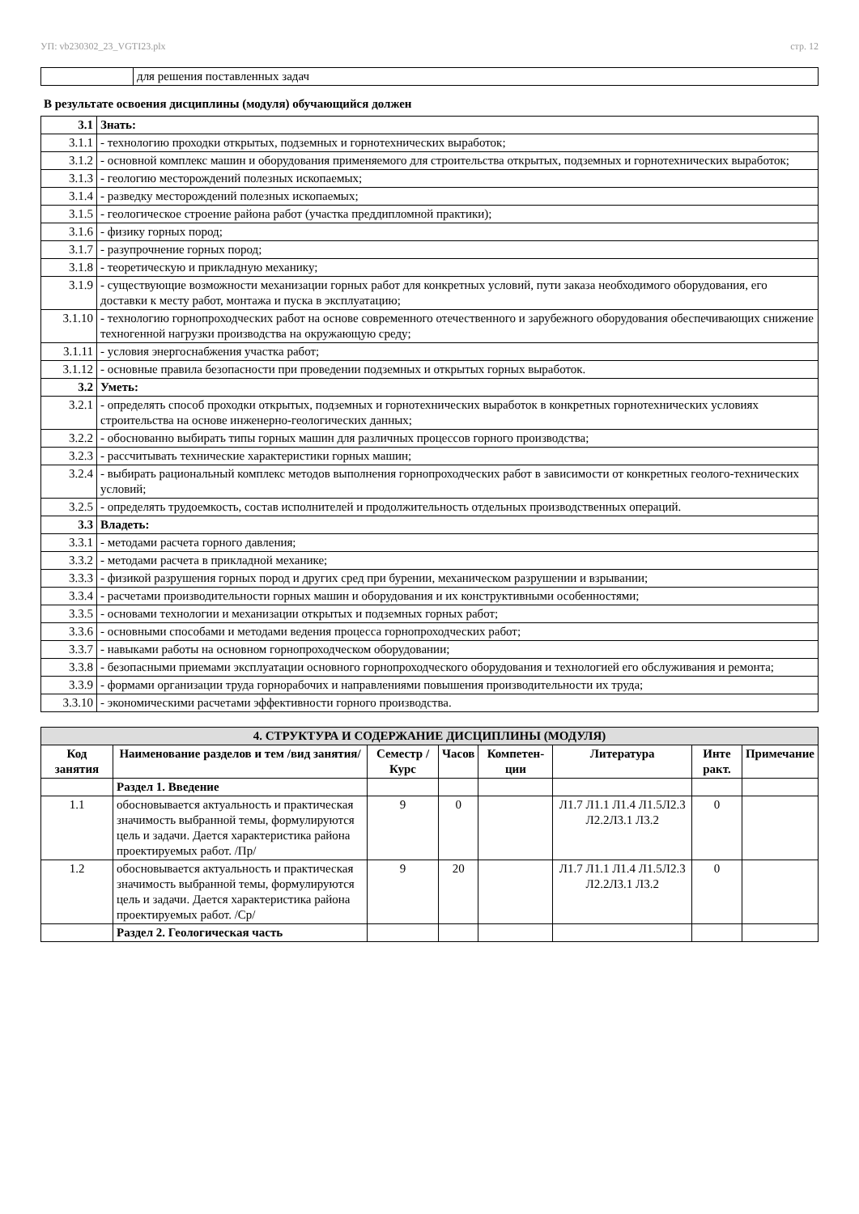УП: vb230302_23_VGTI23.plx стр. 12
| | для решения поставленных задач |
В результате освоения дисциплины (модуля) обучающийся должен
| 3.1 | Знать: |
| 3.1.1 | - технологию проходки открытых, подземных и горнотехнических выработок; |
| 3.1.2 | - основной комплекс машин и оборудования применяемого для строительства открытых, подземных и горнотехнических выработок; |
| 3.1.3 | - геологию месторождений полезных ископаемых; |
| 3.1.4 | - разведку месторождений полезных ископаемых; |
| 3.1.5 | - геологическое строение района работ (участка преддипломной практики); |
| 3.1.6 | - физику горных пород; |
| 3.1.7 | - разупрочнение горных пород; |
| 3.1.8 | - теоретическую и прикладную механику; |
| 3.1.9 | - существующие возможности механизации горных работ для конкретных условий, пути заказа необходимого оборудования, его доставки к месту работ, монтажа и пуска в эксплуатацию; |
| 3.1.10 | - технологию горнопроходческих работ на основе современного отечественного и зарубежного оборудования обеспечивающих снижение техногенной нагрузки производства на окружающую среду; |
| 3.1.11 | - условия энергоснабжения участка работ; |
| 3.1.12 | - основные правила безопасности при проведении подземных и открытых горных выработок. |
| 3.2 | Уметь: |
| 3.2.1 | - определять способ проходки открытых, подземных и горнотехнических выработок в конкретных горнотехнических условиях строительства на основе инженерно-геологических данных; |
| 3.2.2 | - обоснованно выбирать типы горных машин для различных процессов горного производства; |
| 3.2.3 | - рассчитывать технические характеристики горных машин; |
| 3.2.4 | - выбирать рациональный комплекс методов выполнения горнопроходческих работ в зависимости от конкретных геолого-технических условий; |
| 3.2.5 | - определять трудоемкость, состав исполнителей и продолжительность отдельных производственных операций. |
| 3.3 | Владеть: |
| 3.3.1 | - методами расчета горного давления; |
| 3.3.2 | - методами расчета в прикладной механике; |
| 3.3.3 | - физикой разрушения горных пород и других сред при бурении, механическом разрушении и взрывании; |
| 3.3.4 | - расчетами производительности горных машин и оборудования и их конструктивными особенностями; |
| 3.3.5 | - основами технологии и механизации открытых и подземных горных работ; |
| 3.3.6 | - основными способами и методами ведения процесса горнопроходческих работ; |
| 3.3.7 | - навыками работы на основном горнопроходческом оборудовании; |
| 3.3.8 | - безопасными приемами эксплуатации основного горнопроходческого оборудования и технологией его обслуживания и ремонта; |
| 3.3.9 | - формами организации труда горнорабочих и направлениями повышения производительности их труда; |
| 3.3.10 | - экономическими расчетами эффективности горного производства. |
| 4. СТРУКТУРА И СОДЕРЖАНИЕ ДИСЦИПЛИНЫ (МОДУЛЯ) | | | | | | | |
| Код занятия | Наименование разделов и тем /вид занятия/ | Семестр / Курс | Часов | Компетен-ции | Литература | Инте ракт. | Примечание |
| | Раздел 1. Введение | | | | | | |
| 1.1 | обосновывается актуальность и практическая значимость выбранной темы, формулируются цель и задачи. Дается характеристика района проектируемых работ. /Пр/ | 9 | 0 | | Л1.7 Л1.1 Л1.4 Л1.5Л2.3 Л2.2Л3.1 Л3.2 | 0 | |
| 1.2 | обосновывается актуальность и практическая значимость выбранной темы, формулируются цель и задачи. Дается характеристика района проектируемых работ. /Ср/ | 9 | 20 | | Л1.7 Л1.1 Л1.4 Л1.5Л2.3 Л2.2Л3.1 Л3.2 | 0 | |
| | Раздел 2. Геологическая часть | | | | | | |